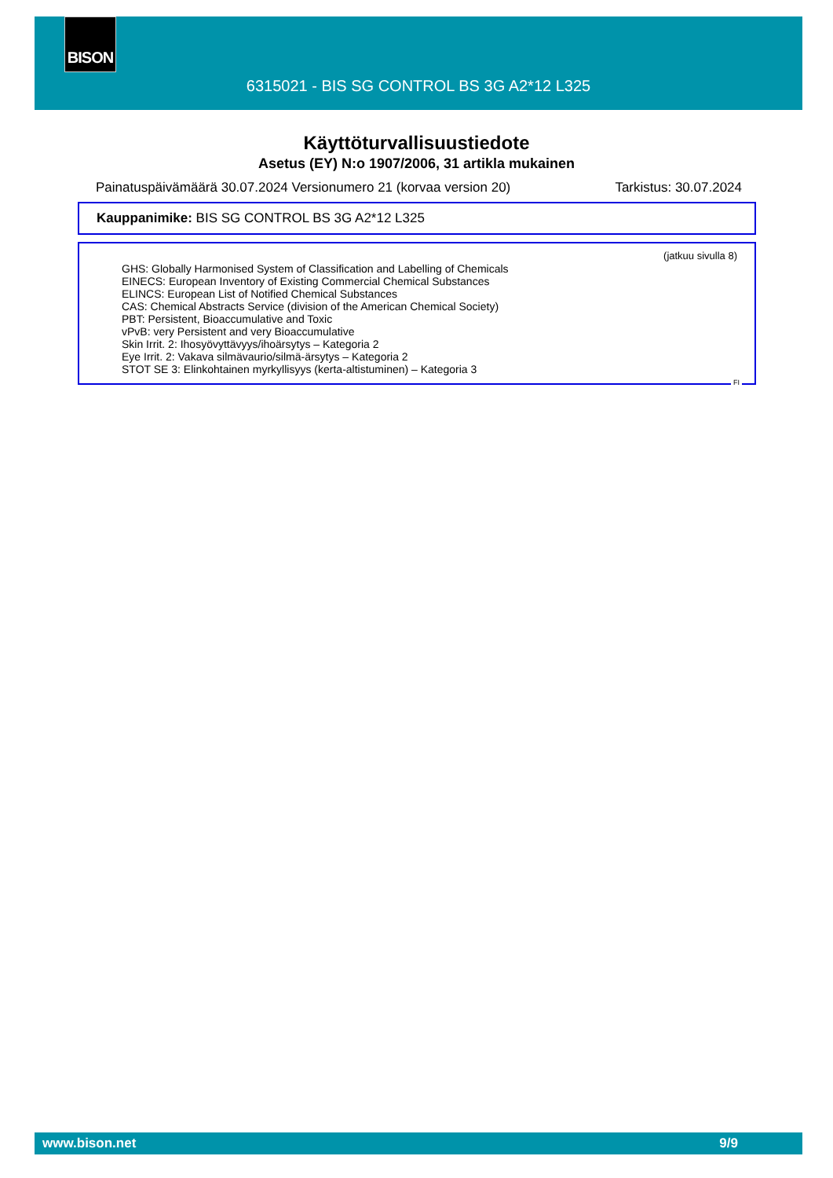BISON
6315021 - BIS SG CONTROL BS 3G A2*12 L325
Käyttöturvallisuustiedote
Asetus (EY) N:o 1907/2006, 31 artikla mukainen
Painatuspäivämäärä 30.07.2024 Versionumero 21 (korvaa version 20) Tarkistus: 30.07.2024
Kauppanimike: BIS SG CONTROL BS 3G A2*12 L325
(jatkuu sivulla 8)
GHS: Globally Harmonised System of Classification and Labelling of Chemicals
EINECS: European Inventory of Existing Commercial Chemical Substances
ELINCS: European List of Notified Chemical Substances
CAS: Chemical Abstracts Service (division of the American Chemical Society)
PBT: Persistent, Bioaccumulative and Toxic
vPvB: very Persistent and very Bioaccumulative
Skin Irrit. 2: Ihosyövyttävyys/ihoärsytys – Kategoria 2
Eye Irrit. 2: Vakava silmävaurio/silmä-ärsytys – Kategoria 2
STOT SE 3: Elinkohtainen myrkyllisyys (kerta-altistuminen) – Kategoria 3
FI
www.bison.net 9/9